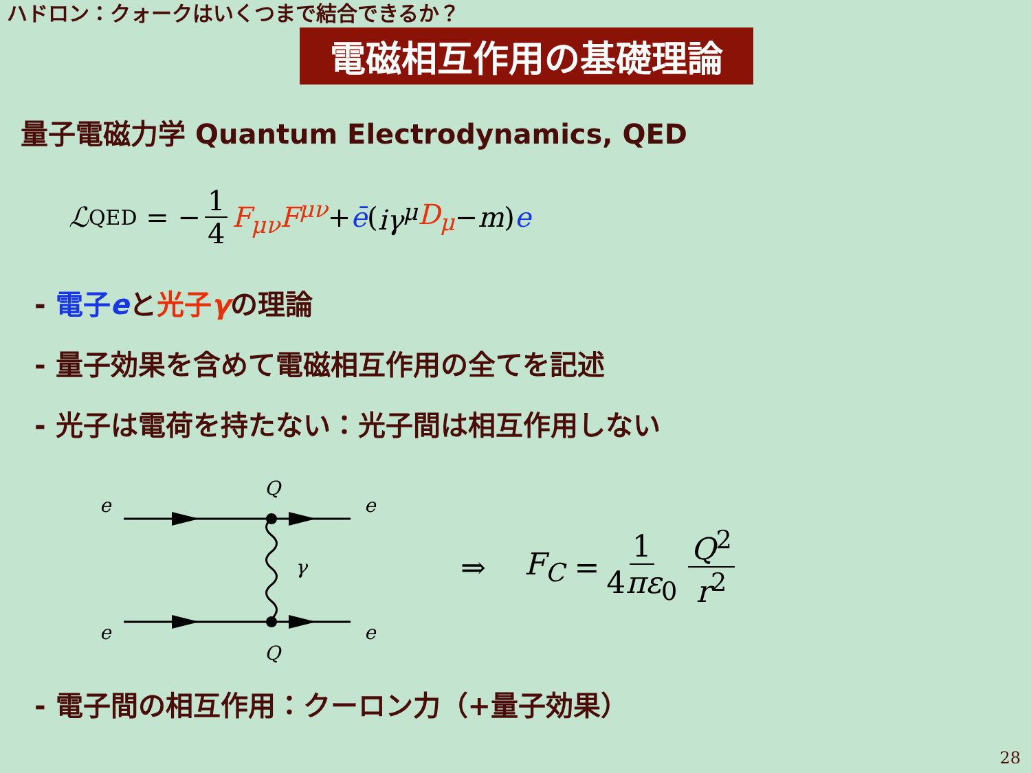ハドロン：クォークはいくつまで結合できるか？
電磁相互作用の基礎理論
量子電磁力学 Quantum Electrodynamics, QED
ℒ<sub>QED</sub> = − 1 4 F<sub>μν</sub>F<sup>μν</sup> + ē (iγ<sup>μ</sup> D<sub>μ</sub> − m) e
- 電子eと光子γの理論
- 量子効果を含めて電磁相互作用の全てを記述
- 光子は電荷を持たない：光子間は相互作用しない
e
Q
e
e
Q
e
γ
⇒ F<sub>C</sub> = 1 4πε<sub>0</sub> Q<sup>2</sup> r<sup>2</sup>
- 電子間の相互作用：クーロン力（+量子効果）
28